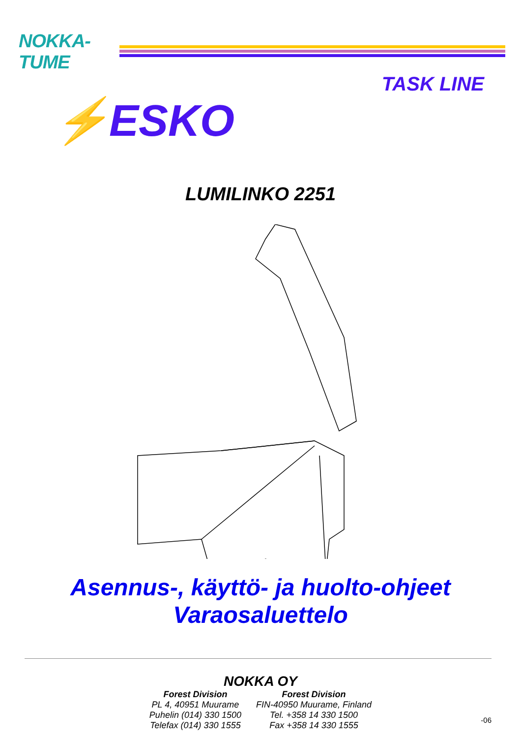NOKKA-TUME
TASK LINE
⚡ESKO
LUMILINKO 2251
Asennus-, käyttö- ja huolto-ohjeet
Varaosaluettelo
NOKKA OY
Forest Division
PL 4, 40951 Muurame
Puhelin (014) 330 1500
Telefax (014) 330 1555
Forest Division
FIN-40950 Muurame, Finland
Tel. +358 14 330 1500
Fax +358 14 330 1555
-06